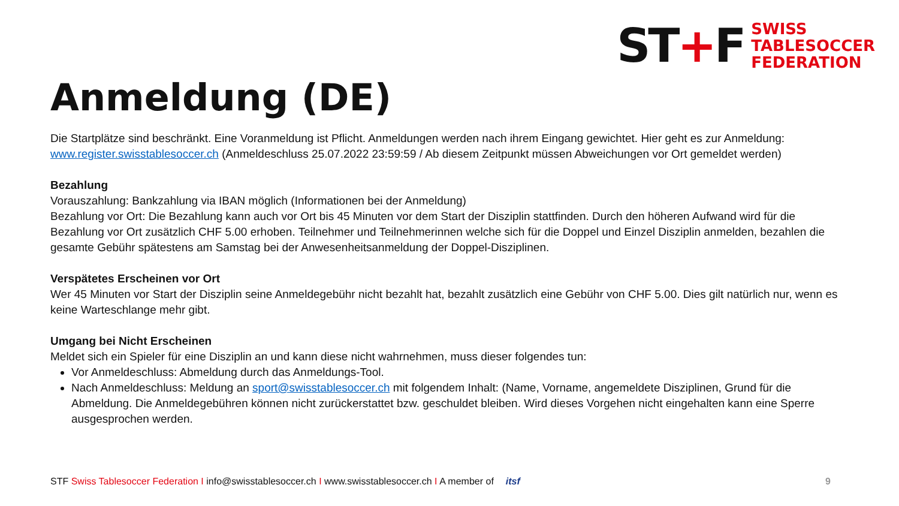ST+F
SWISS
TABLESOCCER
FEDERATION
Anmeldung (DE)
Die Startplätze sind beschränkt. Eine Voranmeldung ist Pflicht. Anmeldungen werden nach ihrem Eingang gewichtet. Hier geht es zur Anmeldung: www.register.swisstablesoccer.ch (Anmeldeschluss 25.07.2022 23:59:59 / Ab diesem Zeitpunkt müssen Abweichungen vor Ort gemeldet werden)
Bezahlung
Vorauszahlung: Bankzahlung via IBAN möglich (Informationen bei der Anmeldung)
Bezahlung vor Ort: Die Bezahlung kann auch vor Ort bis 45 Minuten vor dem Start der Disziplin stattfinden. Durch den höheren Aufwand wird für die Bezahlung vor Ort zusätzlich CHF 5.00 erhoben. Teilnehmer und Teilnehmerinnen welche sich für die Doppel und Einzel Disziplin anmelden, bezahlen die gesamte Gebühr spätestens am Samstag bei der Anwesenheitsanmeldung der Doppel-Disziplinen.
Verspätetes Erscheinen vor Ort
Wer 45 Minuten vor Start der Disziplin seine Anmeldegebühr nicht bezahlt hat, bezahlt zusätzlich eine Gebühr von CHF 5.00. Dies gilt natürlich nur, wenn es keine Warteschlange mehr gibt.
Umgang bei Nicht Erscheinen
Meldet sich ein Spieler für eine Disziplin an und kann diese nicht wahrnehmen, muss dieser folgendes tun:
Vor Anmeldeschluss: Abmeldung durch das Anmeldungs-Tool.
Nach Anmeldeschluss: Meldung an sport@swisstablesoccer.ch mit folgendem Inhalt: (Name, Vorname, angemeldete Disziplinen, Grund für die Abmeldung. Die Anmeldegebühren können nicht zurückerstattet bzw. geschuldet bleiben. Wird dieses Vorgehen nicht eingehalten kann eine Sperre ausgesprochen werden.
STF Swiss Tablesoccer Federation I info@swisstablesoccer.ch I www.swisstablesoccer.ch I A member of itsf 9